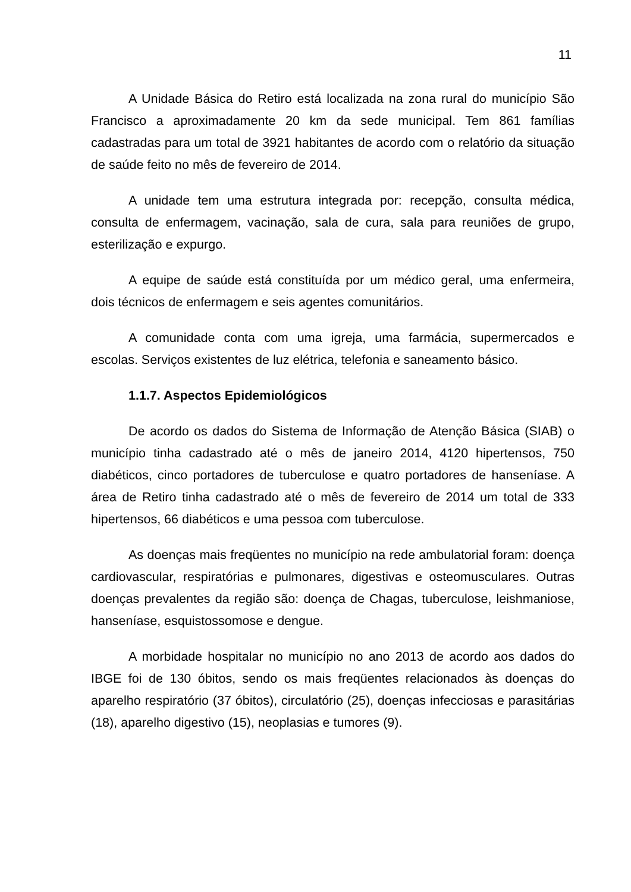11
A Unidade Básica do Retiro está localizada na zona rural do município São Francisco a aproximadamente 20 km da sede municipal. Tem 861 famílias cadastradas para um total de 3921 habitantes de acordo com o relatório da situação de saúde feito no mês de fevereiro de 2014.
A unidade tem uma estrutura integrada por: recepção, consulta médica, consulta de enfermagem, vacinação, sala de cura, sala para reuniões de grupo, esterilização e expurgo.
A equipe de saúde está constituída por um médico geral, uma enfermeira, dois técnicos de enfermagem e seis agentes comunitários.
A comunidade conta com uma igreja, uma farmácia, supermercados e escolas. Serviços existentes de luz elétrica, telefonia e saneamento básico.
1.1.7. Aspectos Epidemiológicos
De acordo os dados do Sistema de Informação de Atenção Básica (SIAB) o município tinha cadastrado até o mês de janeiro 2014, 4120 hipertensos, 750 diabéticos, cinco portadores de tuberculose e quatro portadores de hanseníase. A área de Retiro tinha cadastrado até o mês de fevereiro de 2014 um total de 333 hipertensos, 66 diabéticos e uma pessoa com tuberculose.
As doenças mais freqüentes no município na rede ambulatorial foram: doença cardiovascular, respiratórias e pulmonares, digestivas e osteomusculares. Outras doenças prevalentes da região são: doença de Chagas, tuberculose, leishmaniose, hanseníase, esquistossomose e dengue.
A morbidade hospitalar no município no ano 2013 de acordo aos dados do IBGE foi de 130 óbitos, sendo os mais freqüentes relacionados às doenças do aparelho respiratório (37 óbitos), circulatório (25), doenças infecciosas e parasitárias (18), aparelho digestivo (15), neoplasias e tumores (9).